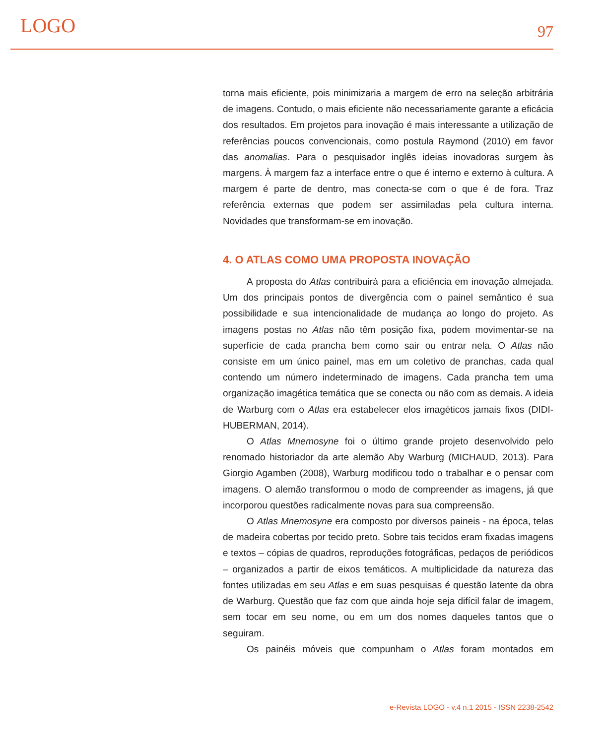LOGO 97
torna mais eficiente, pois minimizaria a margem de erro na seleção arbitrária de imagens. Contudo, o mais eficiente não necessariamente garante a eficácia dos resultados. Em projetos para inovação é mais interessante a utilização de referências poucos convencionais, como postula Raymond (2010) em favor das anomalias. Para o pesquisador inglês ideias inovadoras surgem às margens. À margem faz a interface entre o que é interno e externo à cultura. A margem é parte de dentro, mas conecta-se com o que é de fora. Traz referência externas que podem ser assimiladas pela cultura interna. Novidades que transformam-se em inovação.
4. O ATLAS COMO UMA PROPOSTA INOVAÇÃO
A proposta do Atlas contribuirá para a eficiência em inovação almejada. Um dos principais pontos de divergência com o painel semântico é sua possibilidade e sua intencionalidade de mudança ao longo do projeto. As imagens postas no Atlas não têm posição fixa, podem movimentar-se na superfície de cada prancha bem como sair ou entrar nela. O Atlas não consiste em um único painel, mas em um coletivo de pranchas, cada qual contendo um número indeterminado de imagens. Cada prancha tem uma organização imagética temática que se conecta ou não com as demais. A ideia de Warburg com o Atlas era estabelecer elos imagéticos jamais fixos (DIDI-HUBERMAN, 2014).
O Atlas Mnemosyne foi o último grande projeto desenvolvido pelo renomado historiador da arte alemão Aby Warburg (MICHAUD, 2013). Para Giorgio Agamben (2008), Warburg modificou todo o trabalhar e o pensar com imagens. O alemão transformou o modo de compreender as imagens, já que incorporou questões radicalmente novas para sua compreensão.
O Atlas Mnemosyne era composto por diversos paineis - na época, telas de madeira cobertas por tecido preto. Sobre tais tecidos eram fixadas imagens e textos – cópias de quadros, reproduções fotográficas, pedaços de periódicos – organizados a partir de eixos temáticos. A multiplicidade da natureza das fontes utilizadas em seu Atlas e em suas pesquisas é questão latente da obra de Warburg. Questão que faz com que ainda hoje seja difícil falar de imagem, sem tocar em seu nome, ou em um dos nomes daqueles tantos que o seguiram.
Os painéis móveis que compunham o Atlas foram montados em
e-Revista LOGO - v.4 n.1 2015 - ISSN 2238-2542